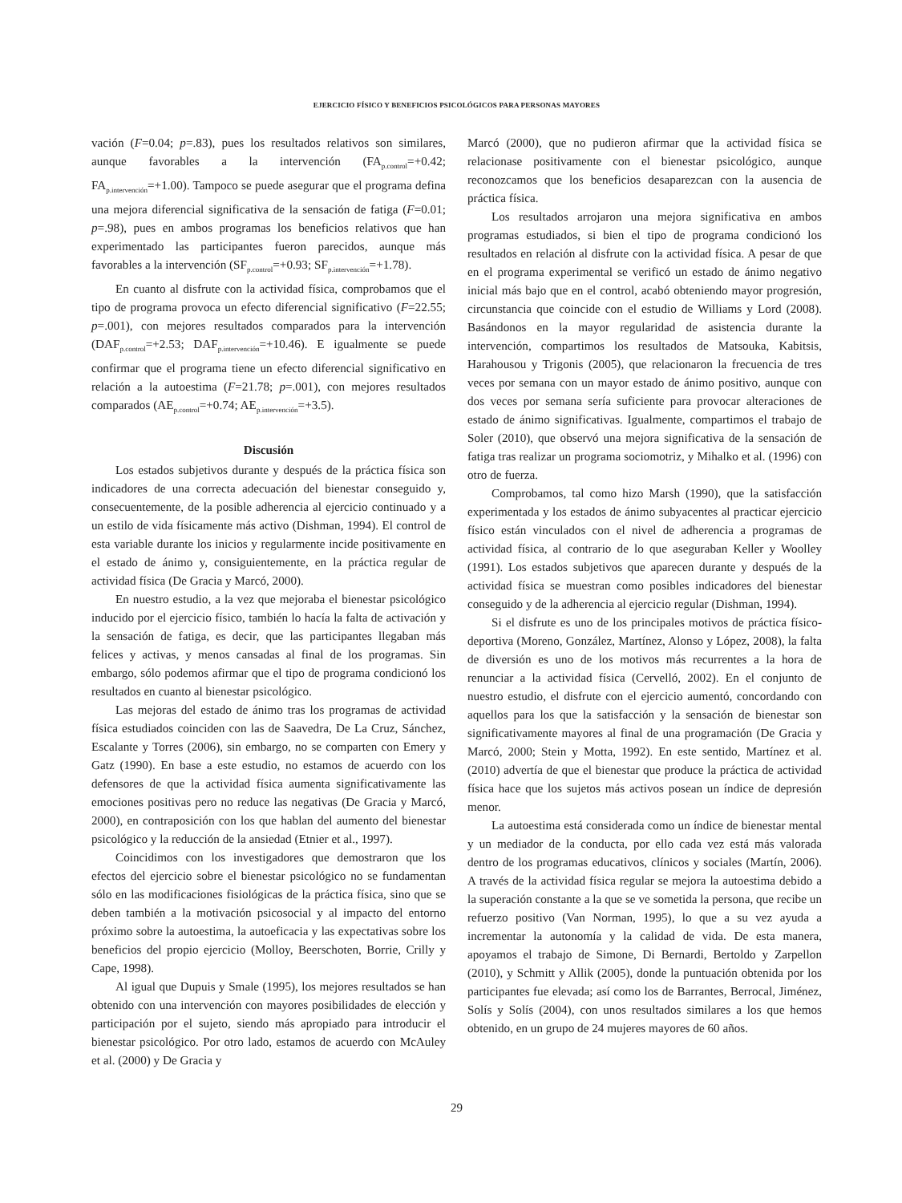EJERCICIO FÍSICO Y BENEFICIOS PSICOLÓGICOS PARA PERSONAS MAYORES
vación (F=0.04; p=.83), pues los resultados relativos son similares, aunque favorables a la intervención (FA<sub>p.control</sub>=+0.42; FA<sub>p.intervención</sub>=+1.00). Tampoco se puede asegurar que el programa defina una mejora diferencial significativa de la sensación de fatiga (F=0.01; p=.98), pues en ambos programas los beneficios relativos que han experimentado las participantes fueron parecidos, aunque más favorables a la intervención (SF<sub>p.control</sub>=+0.93; SF<sub>p.intervención</sub>=+1.78).
En cuanto al disfrute con la actividad física, comprobamos que el tipo de programa provoca un efecto diferencial significativo (F=22.55; p=.001), con mejores resultados comparados para la intervención (DAF<sub>p.control</sub>=+2.53; DAF<sub>p.intervención</sub>=+10.46). E igualmente se puede confirmar que el programa tiene un efecto diferencial significativo en relación a la autoestima (F=21.78; p=.001), con mejores resultados comparados (AE<sub>p.control</sub>=+0.74; AE<sub>p.intervención</sub>=+3.5).
Discusión
Los estados subjetivos durante y después de la práctica física son indicadores de una correcta adecuación del bienestar conseguido y, consecuentemente, de la posible adherencia al ejercicio continuado y a un estilo de vida físicamente más activo (Dishman, 1994). El control de esta variable durante los inicios y regularmente incide positivamente en el estado de ánimo y, consiguientemente, en la práctica regular de actividad física (De Gracia y Marcó, 2000).
En nuestro estudio, a la vez que mejoraba el bienestar psicológico inducido por el ejercicio físico, también lo hacía la falta de activación y la sensación de fatiga, es decir, que las participantes llegaban más felices y activas, y menos cansadas al final de los programas. Sin embargo, sólo podemos afirmar que el tipo de programa condicionó los resultados en cuanto al bienestar psicológico.
Las mejoras del estado de ánimo tras los programas de actividad física estudiados coinciden con las de Saavedra, De La Cruz, Sánchez, Escalante y Torres (2006), sin embargo, no se comparten con Emery y Gatz (1990). En base a este estudio, no estamos de acuerdo con los defensores de que la actividad física aumenta significativamente las emociones positivas pero no reduce las negativas (De Gracia y Marcó, 2000), en contraposición con los que hablan del aumento del bienestar psicológico y la reducción de la ansiedad (Etnier et al., 1997).
Coincidimos con los investigadores que demostraron que los efectos del ejercicio sobre el bienestar psicológico no se fundamentan sólo en las modificaciones fisiológicas de la práctica física, sino que se deben también a la motivación psicosocial y al impacto del entorno próximo sobre la autoestima, la autoeficacia y las expectativas sobre los beneficios del propio ejercicio (Molloy, Beerschoten, Borrie, Crilly y Cape, 1998).
Al igual que Dupuis y Smale (1995), los mejores resultados se han obtenido con una intervención con mayores posibilidades de elección y participación por el sujeto, siendo más apropiado para introducir el bienestar psicológico. Por otro lado, estamos de acuerdo con McAuley et al. (2000) y De Gracia y
Marcó (2000), que no pudieron afirmar que la actividad física se relacionase positivamente con el bienestar psicológico, aunque reconozcamos que los beneficios desaparezcan con la ausencia de práctica física.
Los resultados arrojaron una mejora significativa en ambos programas estudiados, si bien el tipo de programa condicionó los resultados en relación al disfrute con la actividad física. A pesar de que en el programa experimental se verificó un estado de ánimo negativo inicial más bajo que en el control, acabó obteniendo mayor progresión, circunstancia que coincide con el estudio de Williams y Lord (2008). Basándonos en la mayor regularidad de asistencia durante la intervención, compartimos los resultados de Matsouka, Kabitsis, Harahousou y Trigonis (2005), que relacionaron la frecuencia de tres veces por semana con un mayor estado de ánimo positivo, aunque con dos veces por semana sería suficiente para provocar alteraciones de estado de ánimo significativas. Igualmente, compartimos el trabajo de Soler (2010), que observó una mejora significativa de la sensación de fatiga tras realizar un programa sociomotriz, y Mihalko et al. (1996) con otro de fuerza.
Comprobamos, tal como hizo Marsh (1990), que la satisfacción experimentada y los estados de ánimo subyacentes al practicar ejercicio físico están vinculados con el nivel de adherencia a programas de actividad física, al contrario de lo que aseguraban Keller y Woolley (1991). Los estados subjetivos que aparecen durante y después de la actividad física se muestran como posibles indicadores del bienestar conseguido y de la adherencia al ejercicio regular (Dishman, 1994).
Si el disfrute es uno de los principales motivos de práctica físico-deportiva (Moreno, González, Martínez, Alonso y López, 2008), la falta de diversión es uno de los motivos más recurrentes a la hora de renunciar a la actividad física (Cervelló, 2002). En el conjunto de nuestro estudio, el disfrute con el ejercicio aumentó, concordando con aquellos para los que la satisfacción y la sensación de bienestar son significativamente mayores al final de una programación (De Gracia y Marcó, 2000; Stein y Motta, 1992). En este sentido, Martínez et al. (2010) advertía de que el bienestar que produce la práctica de actividad física hace que los sujetos más activos posean un índice de depresión menor.
La autoestima está considerada como un índice de bienestar mental y un mediador de la conducta, por ello cada vez está más valorada dentro de los programas educativos, clínicos y sociales (Martín, 2006). A través de la actividad física regular se mejora la autoestima debido a la superación constante a la que se ve sometida la persona, que recibe un refuerzo positivo (Van Norman, 1995), lo que a su vez ayuda a incrementar la autonomía y la calidad de vida. De esta manera, apoyamos el trabajo de Simone, Di Bernardi, Bertoldo y Zarpellon (2010), y Schmitt y Allik (2005), donde la puntuación obtenida por los participantes fue elevada; así como los de Barrantes, Berrocal, Jiménez, Solís y Solís (2004), con unos resultados similares a los que hemos obtenido, en un grupo de 24 mujeres mayores de 60 años.
29